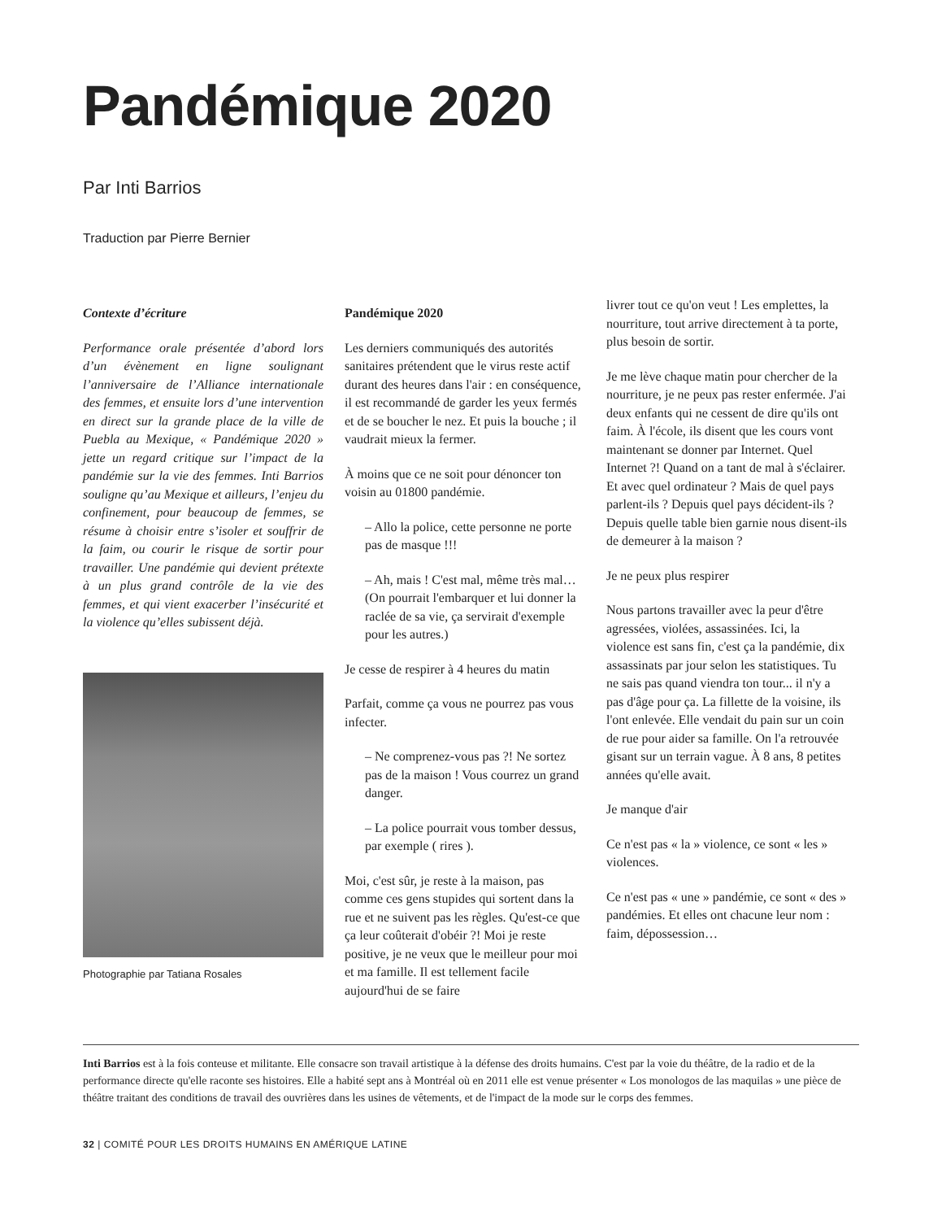Pandémique 2020
Par Inti Barrios
Traduction par Pierre Bernier
Contexte d’écriture
Performance orale présentée d’abord lors d’un évènement en ligne soulignant l’anniversaire de l’Alliance internationale des femmes, et ensuite lors d’une intervention en direct sur la grande place de la ville de Puebla au Mexique, « Pandémique 2020 » jette un regard critique sur l’impact de la pandémie sur la vie des femmes. Inti Barrios souligne qu’au Mexique et ailleurs, l’enjeu du confinement, pour beaucoup de femmes, se résume à choisir entre s’isoler et souffrir de la faim, ou courir le risque de sortir pour travailler. Une pandémie qui devient prétexte à un plus grand contrôle de la vie des femmes, et qui vient exacerber l’insécurité et la violence qu’elles subissent déjà.
Photographie par Tatiana Rosales
Pandémique 2020
Les derniers communiqués des autorités sanitaires prétendent que le virus reste actif durant des heures dans l'air : en conséquence, il est recommandé de garder les yeux fermés et de se boucher le nez. Et puis la bouche ; il vaudrait mieux la fermer.
À moins que ce ne soit pour dénoncer ton voisin au 01800 pandémie.
– Allo la police, cette personne ne porte pas de masque !!!
– Ah, mais ! C'est mal, même très mal… (On pourrait l'embarquer et lui donner la raclée de sa vie, ça servirait d'exemple pour les autres.)
Je cesse de respirer à 4 heures du matin
Parfait, comme ça vous ne pourrez pas vous infecter.
– Ne comprenez-vous pas ?! Ne sortez pas de la maison ! Vous courrez un grand danger.
– La police pourrait vous tomber dessus, par exemple ( rires ).
Moi, c'est sûr, je reste à la maison, pas comme ces gens stupides qui sortent dans la rue et ne suivent pas les règles. Qu'est-ce que ça leur coûterait d'obéir ?! Moi je reste positive, je ne veux que le meilleur pour moi et ma famille. Il est tellement facile aujourd'hui de se faire
livrer tout ce qu'on veut ! Les emplettes, la nourriture, tout arrive directement à ta porte, plus besoin de sortir.
Je me lève chaque matin pour chercher de la nourriture, je ne peux pas rester enfermée. J'ai deux enfants qui ne cessent de dire qu'ils ont faim. À l'école, ils disent que les cours vont maintenant se donner par Internet. Quel Internet ?! Quand on a tant de mal à s'éclairer. Et avec quel ordinateur ? Mais de quel pays parlent-ils ? Depuis quel pays décident-ils ? Depuis quelle table bien garnie nous disent-ils de demeurer à la maison ?
Je ne peux plus respirer
Nous partons travailler avec la peur d'être agressées, violées, assassinées. Ici, la violence est sans fin, c'est ça la pandémie, dix assassinats par jour selon les statistiques. Tu ne sais pas quand viendra ton tour... il n'y a pas d'âge pour ça. La fillette de la voisine, ils l'ont enlevée. Elle vendait du pain sur un coin de rue pour aider sa famille. On l'a retrouvée gisant sur un terrain vague. À 8 ans, 8 petites années qu'elle avait.
Je manque d'air
Ce n'est pas « la » violence, ce sont « les » violences.
Ce n'est pas « une » pandémie, ce sont « des » pandémies. Et elles ont chacune leur nom : faim, dépossession…
Inti Barrios est à la fois conteuse et militante. Elle consacre son travail artistique à la défense des droits humains. C'est par la voie du théâtre, de la radio et de la performance directe qu'elle raconte ses histoires. Elle a habité sept ans à Montréal où en 2011 elle est venue présenter « Los monologos de las maquilas » une pièce de théâtre traitant des conditions de travail des ouvrières dans les usines de vêtements, et de l'impact de la mode sur le corps des femmes.
32 | COMITÉ POUR LES DROITS HUMAINS EN AMÉRIQUE LATINE